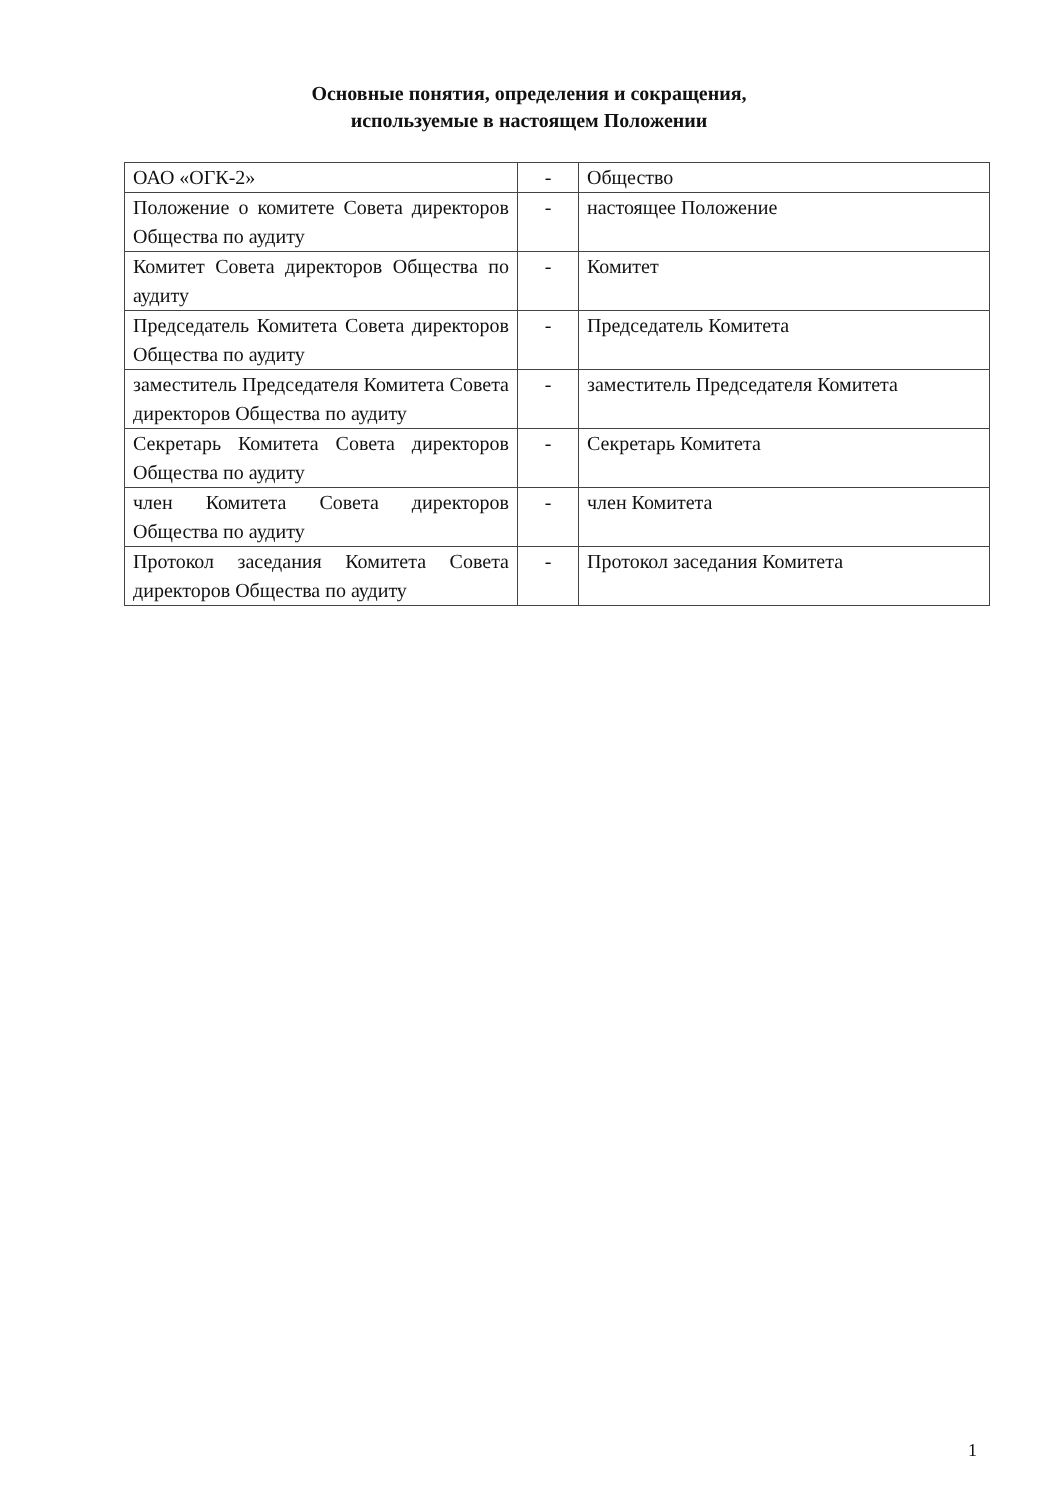Основные понятия, определения и сокращения,
используемые в настоящем Положении
| ОАО «ОГК-2» | - | Общество |
| Положение о комитете Совета директоров Общества по аудиту | - | настоящее Положение |
| Комитет Совета директоров Общества по аудиту | - | Комитет |
| Председатель Комитета Совета директоров Общества по аудиту | - | Председатель Комитета |
| заместитель Председателя Комитета Совета директоров Общества по аудиту | - | заместитель Председателя Комитета |
| Секретарь Комитета Совета директоров Общества по аудиту | - | Секретарь Комитета |
| член Комитета Совета директоров Общества по аудиту | - | член Комитета |
| Протокол заседания Комитета Совета директоров Общества по аудиту | - | Протокол заседания Комитета |
1